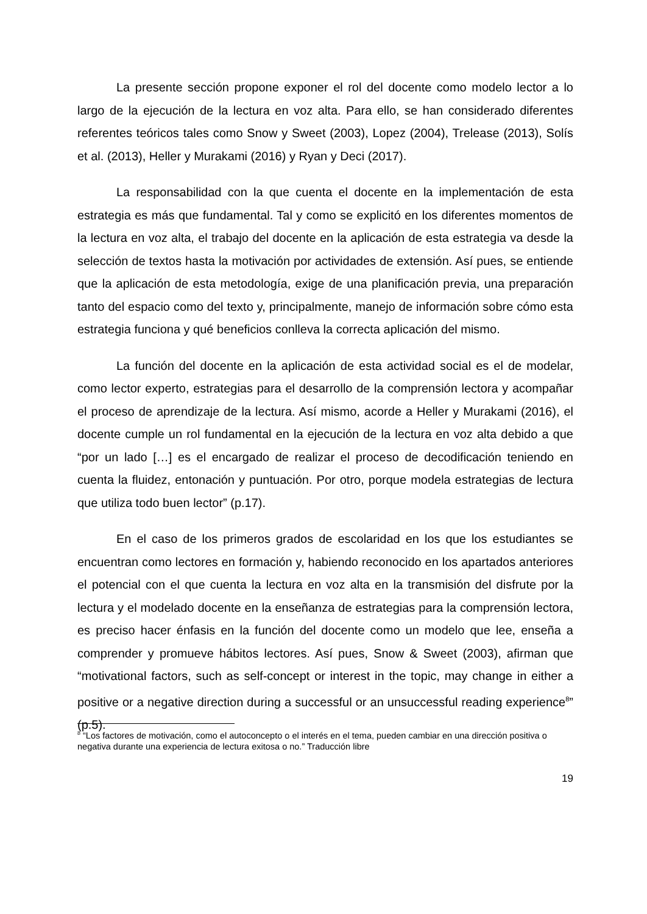La presente sección propone exponer el rol del docente como modelo lector a lo largo de la ejecución de la lectura en voz alta. Para ello, se han considerado diferentes referentes teóricos tales como Snow y Sweet (2003), Lopez (2004), Trelease (2013), Solís et al. (2013), Heller y Murakami (2016) y Ryan y Deci (2017).
La responsabilidad con la que cuenta el docente en la implementación de esta estrategia es más que fundamental. Tal y como se explicitó en los diferentes momentos de la lectura en voz alta, el trabajo del docente en la aplicación de esta estrategia va desde la selección de textos hasta la motivación por actividades de extensión. Así pues, se entiende que la aplicación de esta metodología, exige de una planificación previa, una preparación tanto del espacio como del texto y, principalmente, manejo de información sobre cómo esta estrategia funciona y qué beneficios conlleva la correcta aplicación del mismo.
La función del docente en la aplicación de esta actividad social es el de modelar, como lector experto, estrategias para el desarrollo de la comprensión lectora y acompañar el proceso de aprendizaje de la lectura. Así mismo, acorde a Heller y Murakami (2016), el docente cumple un rol fundamental en la ejecución de la lectura en voz alta debido a que “por un lado […] es el encargado de realizar el proceso de decodificación teniendo en cuenta la fluidez, entonación y puntuación. Por otro, porque modela estrategias de lectura que utiliza todo buen lector” (p.17).
En el caso de los primeros grados de escolaridad en los que los estudiantes se encuentran como lectores en formación y, habiendo reconocido en los apartados anteriores el potencial con el que cuenta la lectura en voz alta en la transmisión del disfrute por la lectura y el modelado docente en la enseñanza de estrategias para la comprensión lectora, es preciso hacer énfasis en la función del docente como un modelo que lee, enseña a comprender y promueve hábitos lectores. Así pues, Snow & Sweet (2003), afirman que “motivational factors, such as self-concept or interest in the topic, may change in either a positive or a negative direction during a successful or an unsuccessful reading experience<sup>8</sup>” (p.5).
<sup>8</sup> “Los factores de motivación, como el autoconcepto o el interés en el tema, pueden cambiar en una dirección positiva o negativa durante una experiencia de lectura exitosa o no.” Traducción libre
19